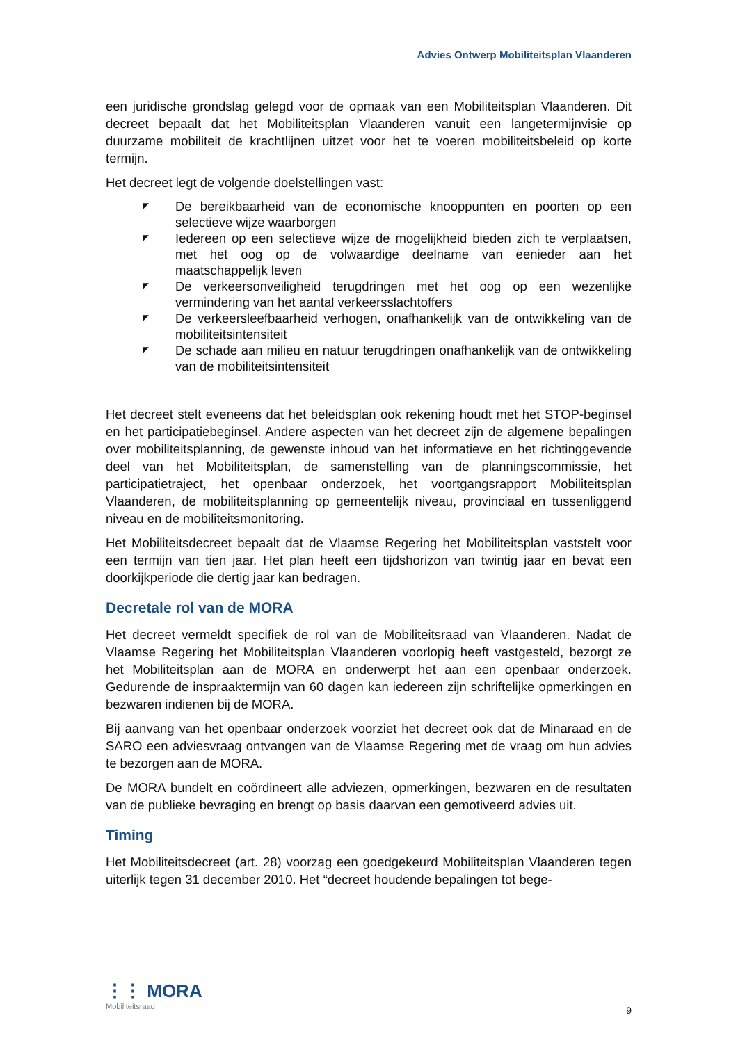Advies Ontwerp Mobiliteitsplan Vlaanderen
een juridische grondslag gelegd voor de opmaak van een Mobiliteitsplan Vlaanderen. Dit decreet bepaalt dat het Mobiliteitsplan Vlaanderen vanuit een langetermijnvisie op duurzame mobiliteit de krachtlijnen uitzet voor het te voeren mobiliteitsbeleid op korte termijn.
Het decreet legt de volgende doelstellingen vast:
◤ De bereikbaarheid van de economische knooppunten en poorten op een selectieve wijze waarborgen
◤ Iedereen op een selectieve wijze de mogelijkheid bieden zich te verplaatsen, met het oog op de volwaardige deelname van eenieder aan het maatschappelijk leven
◤ De verkeersonveiligheid terugdringen met het oog op een wezenlijke vermindering van het aantal verkeersslachtoffers
◤ De verkeersleefbaarheid verhogen, onafhankelijk van de ontwikkeling van de mobiliteitsintensiteit
◤ De schade aan milieu en natuur terugdringen onafhankelijk van de ontwikkeling van de mobiliteitsintensiteit
Het decreet stelt eveneens dat het beleidsplan ook rekening houdt met het STOP-beginsel en het participatiebeginsel. Andere aspecten van het decreet zijn de algemene bepalingen over mobiliteitsplanning, de gewenste inhoud van het informatieve en het richtinggevende deel van het Mobiliteitsplan, de samenstelling van de planningscommissie, het participatietraject, het openbaar onderzoek, het voortgangsrapport Mobiliteitsplan Vlaanderen, de mobiliteitsplanning op gemeentelijk niveau, provinciaal en tussenliggend niveau en de mobiliteitsmonitoring.
Het Mobiliteitsdecreet bepaalt dat de Vlaamse Regering het Mobiliteitsplan vaststelt voor een termijn van tien jaar. Het plan heeft een tijdshorizon van twintig jaar en bevat een doorkijkperiode die dertig jaar kan bedragen.
Decretale rol van de MORA
Het decreet vermeldt specifiek de rol van de Mobiliteitsraad van Vlaanderen. Nadat de Vlaamse Regering het Mobiliteitsplan Vlaanderen voorlopig heeft vastgesteld, bezorgt ze het Mobiliteitsplan aan de MORA en onderwerpt het aan een openbaar onderzoek. Gedurende de inspraaktermijn van 60 dagen kan iedereen zijn schriftelijke opmerkingen en bezwaren indienen bij de MORA.
Bij aanvang van het openbaar onderzoek voorziet het decreet ook dat de Minaraad en de SARO een adviesvraag ontvangen van de Vlaamse Regering met de vraag om hun advies te bezorgen aan de MORA.
De MORA bundelt en coördineert alle adviezen, opmerkingen, bezwaren en de resultaten van de publieke bevraging en brengt op basis daarvan een gemotiveerd advies uit.
Timing
Het Mobiliteitsdecreet (art. 28) voorzag een goedgekeurd Mobiliteitsplan Vlaanderen tegen uiterlijk tegen 31 december 2010. Het “decreet houdende bepalingen tot bege-
⋮⋮ MORA
Mobiliteitsraad
9